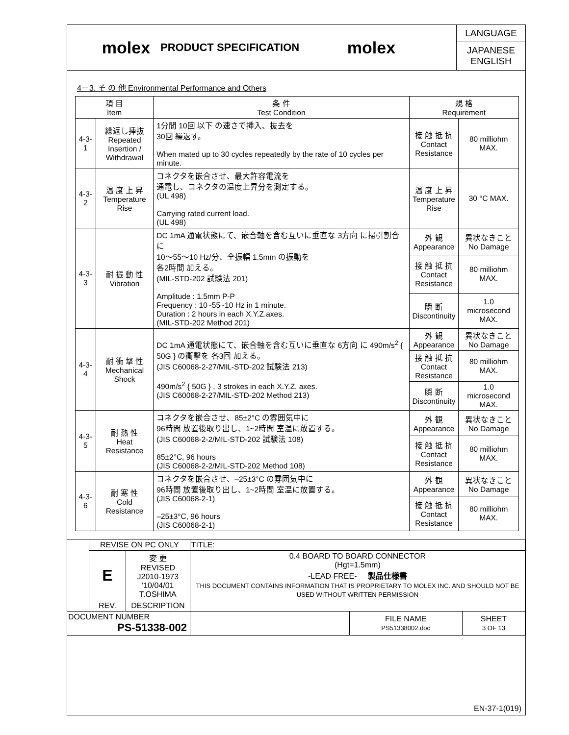molex
PRODUCT SPECIFICATION
molex
LANGUAGE
JAPANESE
ENGLISH
4－3. そ の 他 Environmental Performance and Others
| 項 目 Item | | 条 件 Test Condition | 規 格 Requirement | |
| --- | --- | --- | --- | --- |
| 4-3-1 | 繰返し挿抜 Repeated Insertion / Withdrawal | 1分間 10回 以下 の速さで挿入、抜去を 30回 繰返す。 When mated up to 30 cycles repeatedly by the rate of 10 cycles per minute. | 接 触 抵 抗 Contact Resistance | 80 milliohm MAX. |
| 4-3-2 | 温 度 上 昇 Temperature Rise | コネクタを嵌合させ、最大許容電流を 通電し、コネクタの温度上昇分を測定する。 (UL 498) Carrying rated current load. (UL 498) | 温 度 上 昇 Temperature Rise | 30 °C MAX. |
| 4-3-3 | 耐 振 動 性 Vibration | DC 1mA 通電状態にて、嵌合軸を含む互いに垂直な 3方向 に掃引割合に 10～55～10 Hz/分、全振幅 1.5mm の振動を 各2時間 加える。 (MIL-STD-202 試験法 201) Amplitude : 1.5mm P-P Frequency : 10~55~10 Hz in 1 minute. Duration : 2 hours in each X.Y.Z.axes. (MIL-STD-202 Method 201) | 外 観 Appearance | 異状なきこと No Damage |
| | | | 接 触 抵 抗 Contact Resistance | 80 milliohm MAX. |
| | | | 瞬 断 Discontinuity | 1.0 microsecond MAX. |
| 4-3-4 | 耐 衝 撃 性 Mechanical Shock | DC 1mA 通電状態にて、嵌合軸を含む互いに垂直な 6方向 に 490m/s<sup>2</sup> { 50G } の衝撃を 各3回 加える。 (JIS C60068-2-27/MIL-STD-202 試験法 213) 490m/s<sup>2</sup> { 50G } , 3 strokes in each X.Y.Z. axes. (JIS C60068-2-27/MIL-STD-202 Method 213) | 外 観 Appearance | 異状なきこと No Damage |
| | | | 接 触 抵 抗 Contact Resistance | 80 milliohm MAX. |
| | | | 瞬 断 Discontinuity | 1.0 microsecond MAX. |
| 4-3-5 | 耐 熱 性 Heat Resistance | コネクタを嵌合させ、85±2°C の雰囲気中に 96時間 放置後取り出し、1~2時間 室温に放置する。 (JIS C60068-2-2/MIL-STD-202 試験法 108) 85±2°C, 96 hours (JIS C60068-2-2/MIL-STD-202 Method 108) | 外 観 Appearance | 異状なきこと No Damage |
| | | | 接 触 抵 抗 Contact Resistance | 80 milliohm MAX. |
| 4-3-6 | 耐 寒 性 Cold Resistance | コネクタを嵌合させ、–25±3°C の雰囲気中に 96時間 放置後取り出し、1~2時間 室温に放置する。 (JIS C60068-2-1) –25±3°C, 96 hours (JIS C60068-2-1) | 外 観 Appearance | 異状なきこと No Damage |
| | | | 接 触 抵 抗 Contact Resistance | 80 milliohm MAX. |
| | REVISE ON PC ONLY | | TITLE: | | |
| | E | 変 更 REVISED J2010-1973 '10/04/01 T.OSHIMA | 0.4 BOARD TO BOARD CONNECTOR (Hgt=1.5mm) -LEAD FREE- 製品仕様書 THIS DOCUMENT CONTAINS INFORMATION THAT IS PROPRIETARY TO MOLEX INC. AND SHOULD NOT BE USED WITHOUT WRITTEN PERMISSION | | |
| | REV. | DESCRIPTION | | | |
| DOCUMENT NUMBER PS-51338-002 | | | | FILE NAME PS51338002.doc | SHEET 3 OF 13 |
EN-37-1(019)